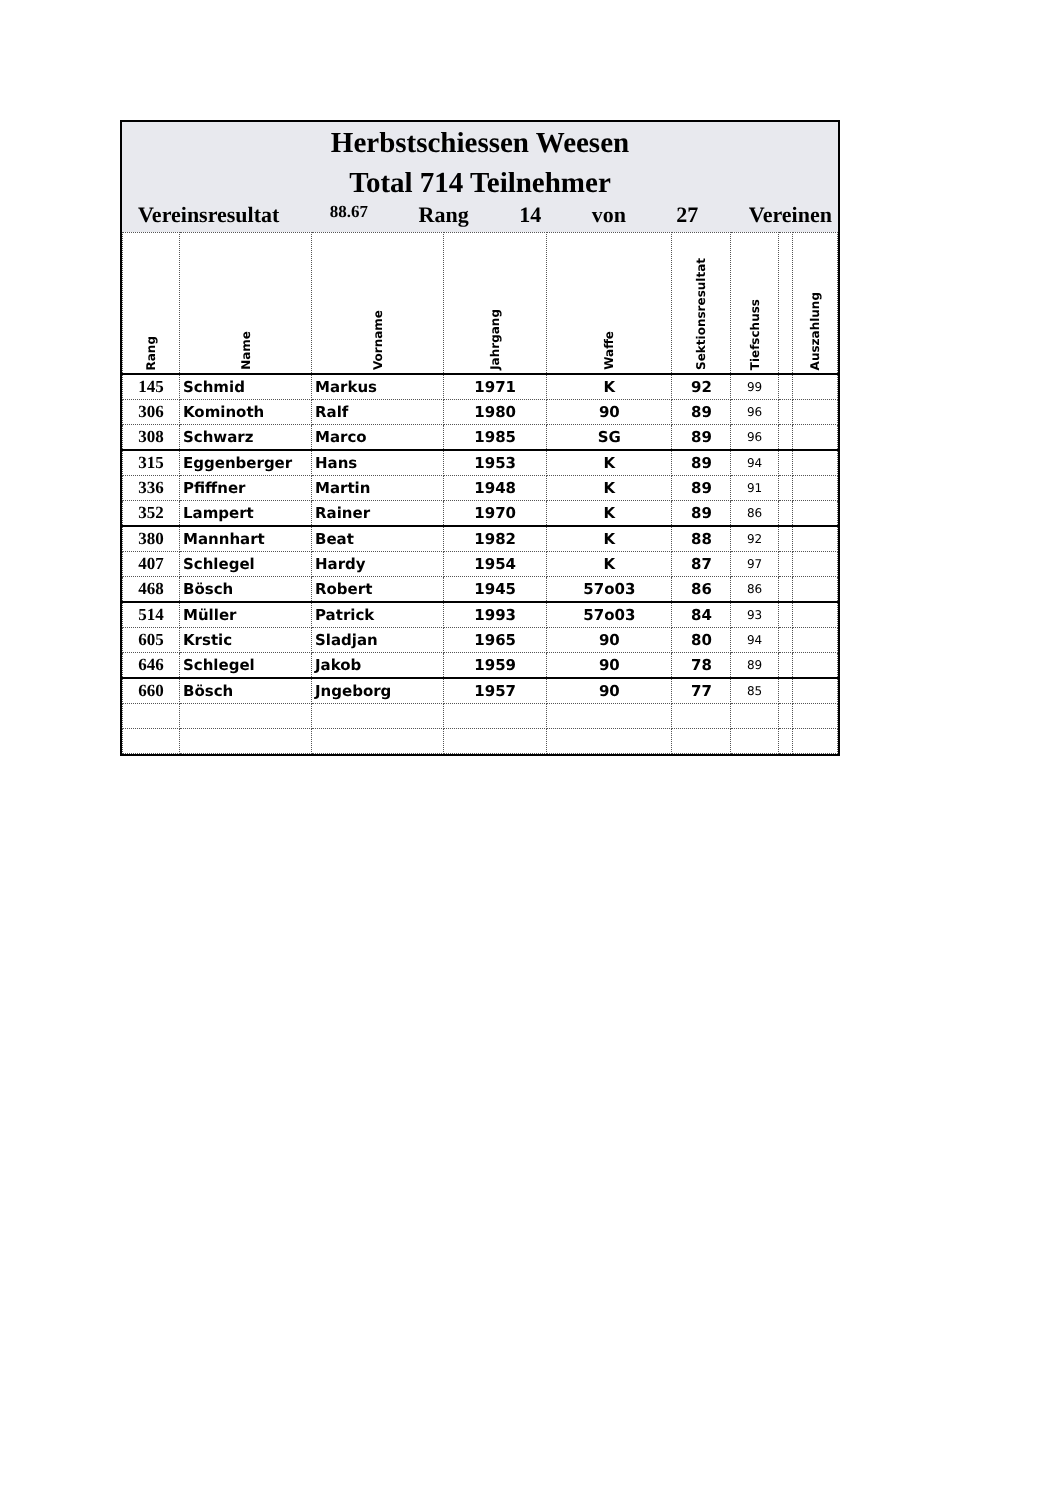Herbstschiessen Weesen
Total 714 Teilnehmer
Vereinsresultat 88.67 Rang 14 von 27 Vereinen
| Rang | Name | Vorname | Jahrgang | Waffe | Sektionsresultat | Tiefschuss | | Auszahlung |
| --- | --- | --- | --- | --- | --- | --- | --- | --- |
| 145 | Schmid | Markus | 1971 | K | 92 | 99 | | |
| 306 | Kominoth | Ralf | 1980 | 90 | 89 | 96 | | |
| 308 | Schwarz | Marco | 1985 | SG | 89 | 96 | | |
| 315 | Eggenberger | Hans | 1953 | K | 89 | 94 | | |
| 336 | Pfiffner | Martin | 1948 | K | 89 | 91 | | |
| 352 | Lampert | Rainer | 1970 | K | 89 | 86 | | |
| 380 | Mannhart | Beat | 1982 | K | 88 | 92 | | |
| 407 | Schlegel | Hardy | 1954 | K | 87 | 97 | | |
| 468 | Bösch | Robert | 1945 | 57o03 | 86 | 86 | | |
| 514 | Müller | Patrick | 1993 | 57o03 | 84 | 93 | | |
| 605 | Krstic | Sladjan | 1965 | 90 | 80 | 94 | | |
| 646 | Schlegel | Jakob | 1959 | 90 | 78 | 89 | | |
| 660 | Bösch | Jngeborg | 1957 | 90 | 77 | 85 | | |